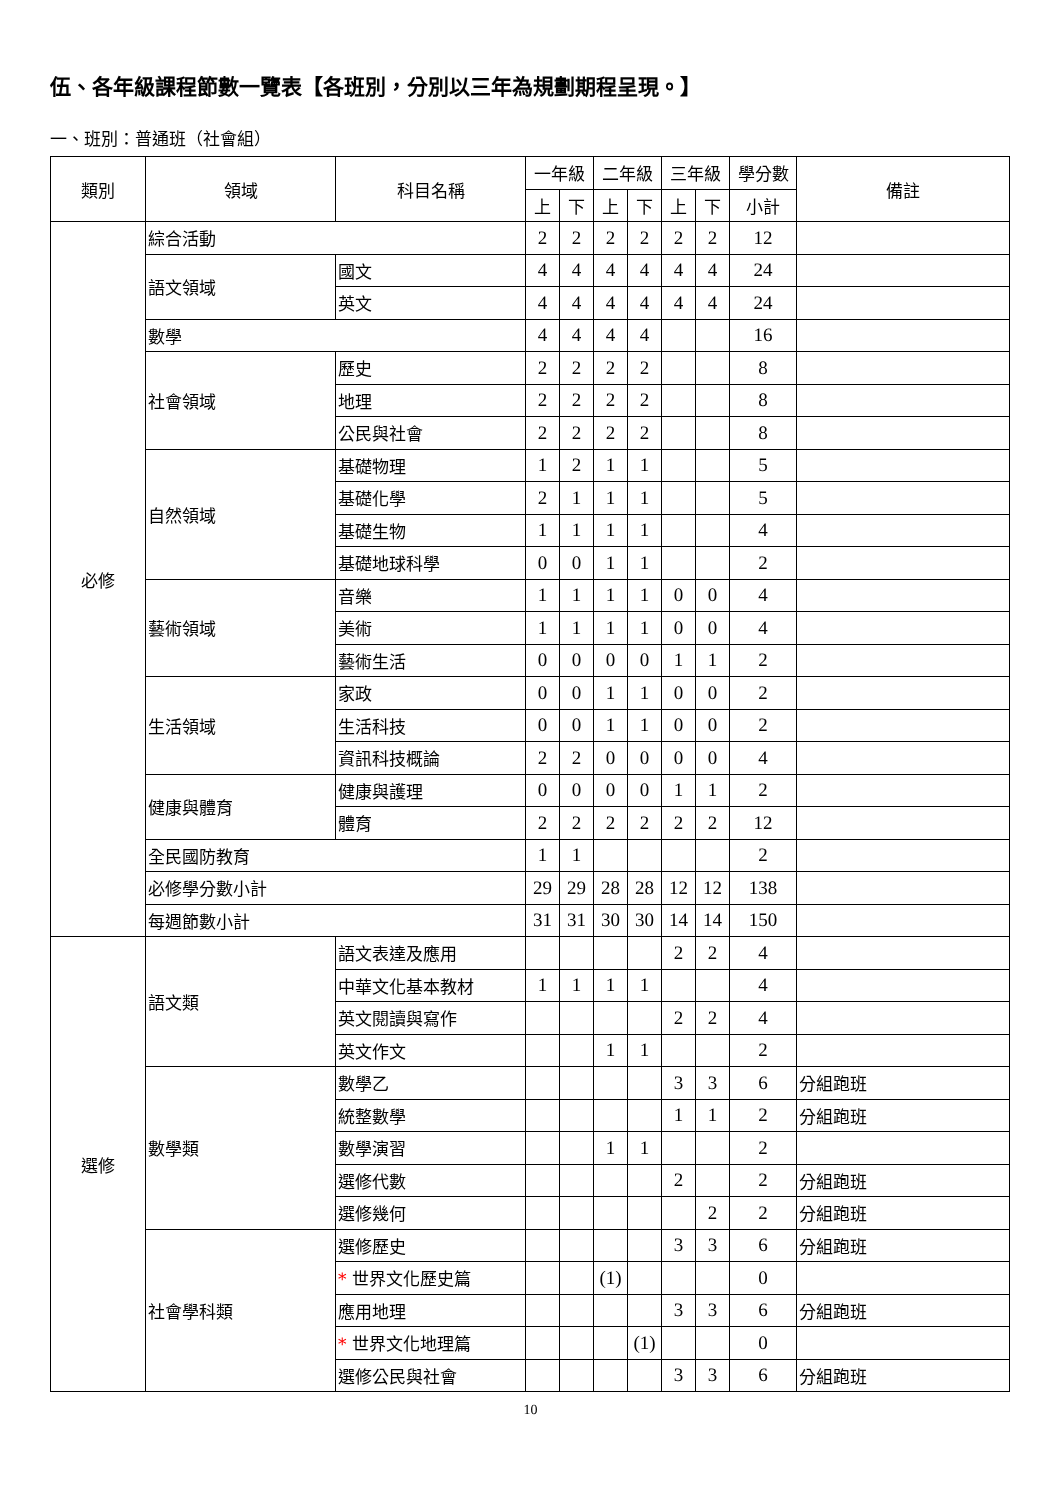伍、各年級課程節數一覽表【各班別，分別以三年為規劃期程呈現。】
一、班別：普通班（社會組）
| 類別 | 領域 | 科目名稱 | 一年級 | | 二年級 | | 三年級 | | 學分數 | 備註 |
| --- | --- | --- | --- | --- | --- | --- | --- | --- | --- | --- |
| | | | 上 | 下 | 上 | 下 | 上 | 下 | 小計 | |
| 必修 | 綜合活動 | | 2 | 2 | 2 | 2 | 2 | 2 | 12 | |
| | 語文領域 | 國文 | 4 | 4 | 4 | 4 | 4 | 4 | 24 | |
| | | 英文 | 4 | 4 | 4 | 4 | 4 | 4 | 24 | |
| | 數學 | | 4 | 4 | 4 | 4 | | | 16 | |
| | 社會領域 | 歷史 | 2 | 2 | 2 | 2 | | | 8 | |
| | | 地理 | 2 | 2 | 2 | 2 | | | 8 | |
| | | 公民與社會 | 2 | 2 | 2 | 2 | | | 8 | |
| | 自然領域 | 基礎物理 | 1 | 2 | 1 | 1 | | | 5 | |
| | | 基礎化學 | 2 | 1 | 1 | 1 | | | 5 | |
| | | 基礎生物 | 1 | 1 | 1 | 1 | | | 4 | |
| | | 基礎地球科學 | 0 | 0 | 1 | 1 | | | 2 | |
| | 藝術領域 | 音樂 | 1 | 1 | 1 | 1 | 0 | 0 | 4 | |
| | | 美術 | 1 | 1 | 1 | 1 | 0 | 0 | 4 | |
| | | 藝術生活 | 0 | 0 | 0 | 0 | 1 | 1 | 2 | |
| | 生活領域 | 家政 | 0 | 0 | 1 | 1 | 0 | 0 | 2 | |
| | | 生活科技 | 0 | 0 | 1 | 1 | 0 | 0 | 2 | |
| | | 資訊科技概論 | 2 | 2 | 0 | 0 | 0 | 0 | 4 | |
| | 健康與體育 | 健康與護理 | 0 | 0 | 0 | 0 | 1 | 1 | 2 | |
| | | 體育 | 2 | 2 | 2 | 2 | 2 | 2 | 12 | |
| | 全民國防教育 | | 1 | 1 | | | | | 2 | |
| | 必修學分數小計 | | 29 | 29 | 28 | 28 | 12 | 12 | 138 | |
| | 每週節數小計 | | 31 | 31 | 30 | 30 | 14 | 14 | 150 | |
| 選修 | 語文類 | 語文表達及應用 | | | | | 2 | 2 | 4 | |
| | | 中華文化基本教材 | 1 | 1 | 1 | 1 | | | 4 | |
| | | 英文閱讀與寫作 | | | | | 2 | 2 | 4 | |
| | | 英文作文 | | | 1 | 1 | | | 2 | |
| | 數學類 | 數學乙 | | | | | 3 | 3 | 6 | 分組跑班 |
| | | 統整數學 | | | | | 1 | 1 | 2 | 分組跑班 |
| | | 數學演習 | | | 1 | 1 | | | 2 | |
| | | 選修代數 | | | | | 2 | | 2 | 分組跑班 |
| | | 選修幾何 | | | | | | 2 | 2 | 分組跑班 |
| | 社會學科類 | 選修歷史 | | | | | 3 | 3 | 6 | 分組跑班 |
| | | * 世界文化歷史篇 | | | (1) | | | | 0 | |
| | | 應用地理 | | | | | 3 | 3 | 6 | 分組跑班 |
| | | * 世界文化地理篇 | | | | (1) | | | 0 | |
| | | 選修公民與社會 | | | | | 3 | 3 | 6 | 分組跑班 |
10